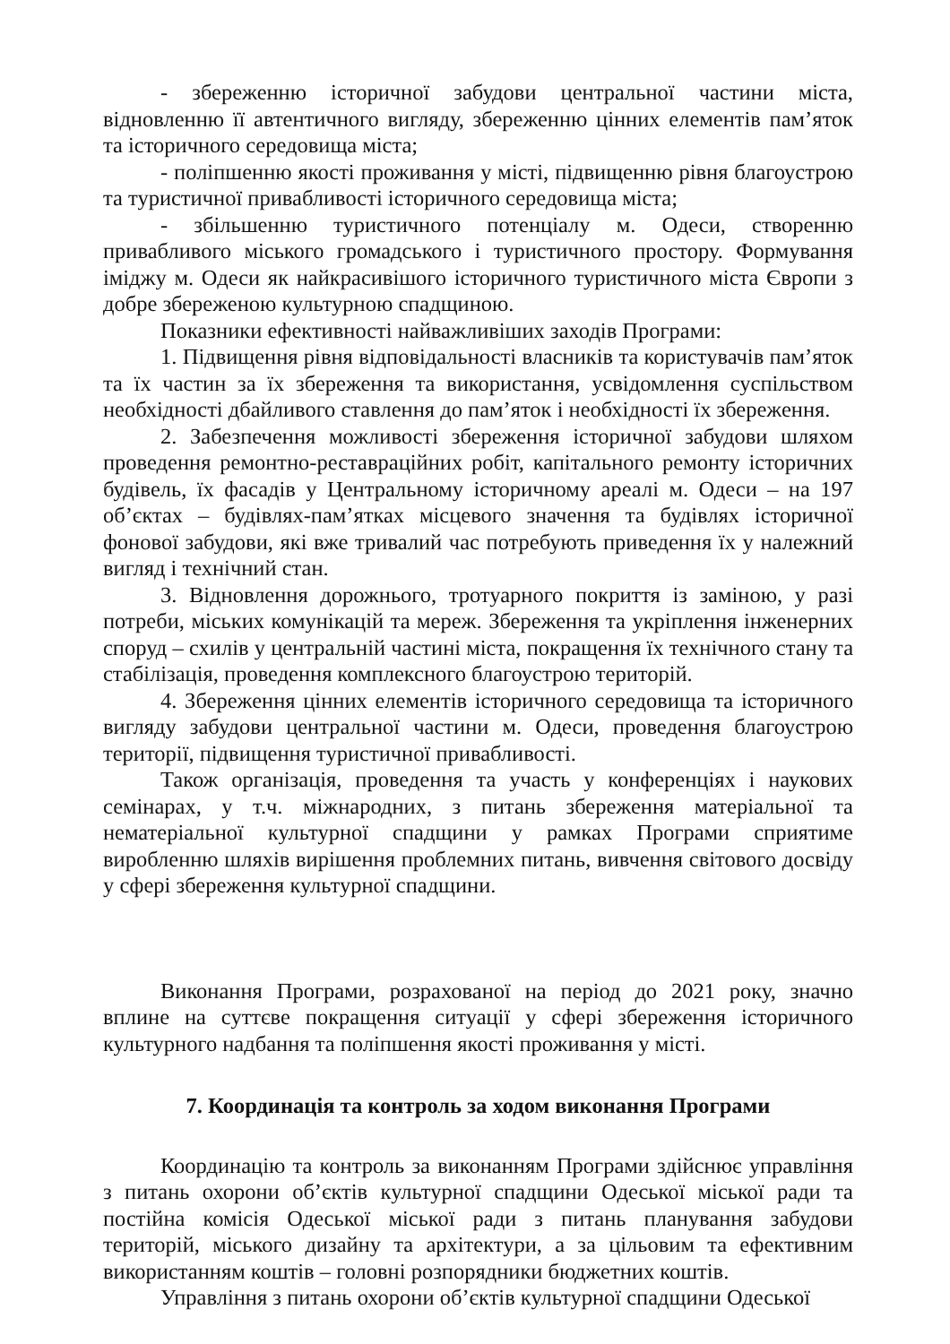- збереженню історичної забудови центральної частини міста, відновленню її автентичного вигляду, збереженню цінних елементів пам’яток та історичного середовища міста;
- поліпшенню якості проживання у місті, підвищенню рівня благоустрою та туристичної привабливості історичного середовища міста;
- збільшенню туристичного потенціалу м. Одеси, створенню привабливого міського громадського і туристичного простору. Формування іміджу м. Одеси як найкрасивішого історичного туристичного міста Європи з добре збереженою культурною спадщиною.
Показники ефективності найважливіших заходів Програми:
1. Підвищення рівня відповідальності власників та користувачів пам’яток та їх частин за їх збереження та використання, усвідомлення суспільством необхідності дбайливого ставлення до пам’яток і необхідності їх збереження.
2. Забезпечення можливості збереження історичної забудови шляхом проведення ремонтно-реставраційних робіт, капітального ремонту історичних будівель, їх фасадів у Центральному історичному ареалі м. Одеси – на 197 об’єктах – будівлях-пам’ятках місцевого значення та будівлях історичної фонової забудови, які вже тривалий час потребують приведення їх у належний вигляд і технічний стан.
3. Відновлення дорожнього, тротуарного покриття із заміною, у разі потреби, міських комунікацій та мереж. Збереження та укріплення інженерних споруд – схилів у центральній частині міста, покращення їх технічного стану та стабілізація, проведення комплексного благоустрою територій.
4. Збереження цінних елементів історичного середовища та історичного вигляду забудови центральної частини м. Одеси, проведення благоустрою території, підвищення туристичної привабливості.
Також організація, проведення та участь у конференціях і наукових семінарах, у т.ч. міжнародних, з питань збереження матеріальної та нематеріальної культурної спадщини у рамках Програми сприятиме виробленню шляхів вирішення проблемних питань, вивчення світового досвіду у сфері збереження культурної спадщини.
Виконання Програми, розрахованої на період до 2021 року, значно вплине на суттєве покращення ситуації у сфері збереження історичного культурного надбання та поліпшення якості проживання у місті.
7. Координація та контроль за ходом виконання Програми
Координацію та контроль за виконанням Програми здійснює управління з питань охорони об’єктів культурної спадщини Одеської міської ради та постійна комісія Одеської міської ради з питань планування забудови територій, міського дизайну та архітектури, а за цільовим та ефективним використанням коштів – головні розпорядники бюджетних коштів.
Управління з питань охорони об’єктів культурної спадщини Одеської